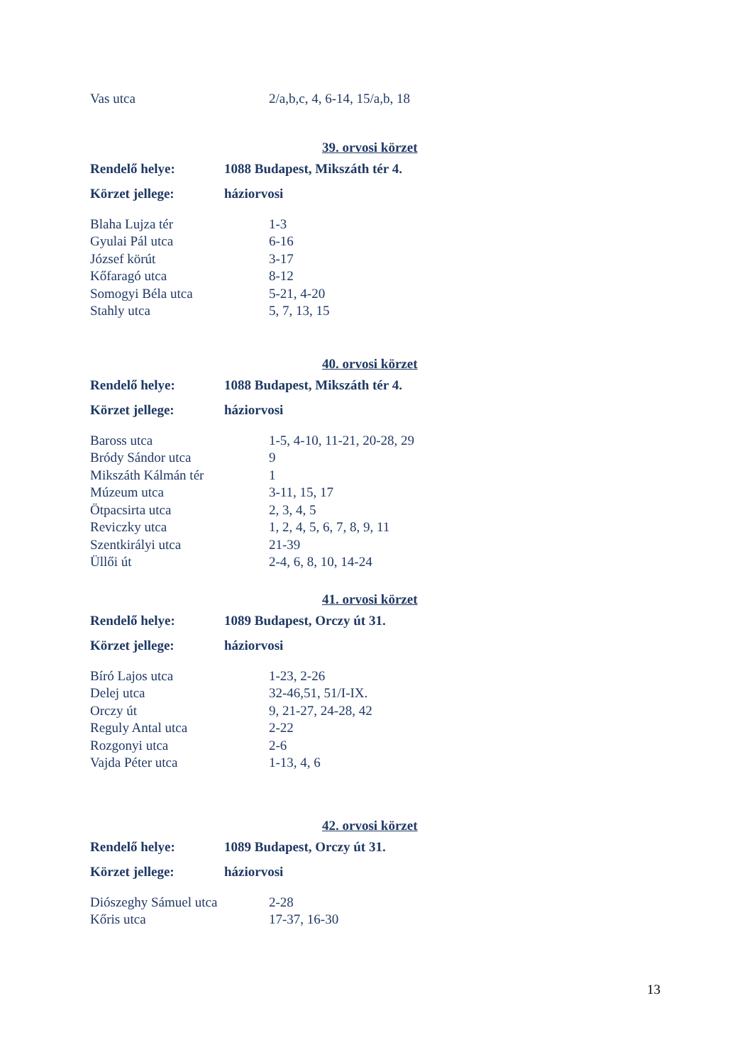| Vas utca | 2/a,b,c, 4, 6-14, 15/a,b, 18 |
39. orvosi körzet
| Rendelő helye: | 1088 Budapest, Mikszáth tér 4. |
| Körzet jellege: | háziorvosi |
| Blaha Lujza tér | 1-3 |
| Gyulai Pál utca | 6-16 |
| József körút | 3-17 |
| Kőfaragó utca | 8-12 |
| Somogyi Béla utca | 5-21, 4-20 |
| Stahly utca | 5, 7, 13, 15 |
40. orvosi körzet
| Rendelő helye: | 1088 Budapest, Mikszáth tér 4. |
| Körzet jellege: | háziorvosi |
| Baross utca | 1-5, 4-10, 11-21, 20-28, 29 |
| Bródy Sándor utca | 9 |
| Mikszáth Kálmán tér | 1 |
| Múzeum utca | 3-11, 15, 17 |
| Ötpacsirta utca | 2, 3, 4, 5 |
| Reviczky utca | 1, 2, 4, 5, 6, 7, 8, 9, 11 |
| Szentkirályi utca | 21-39 |
| Üllői út | 2-4, 6, 8, 10, 14-24 |
41. orvosi körzet
| Rendelő helye: | 1089 Budapest, Orczy út 31. |
| Körzet jellege: | háziorvosi |
| Bíró Lajos utca | 1-23, 2-26 |
| Delej utca | 32-46,51, 51/I-IX. |
| Orczy út | 9, 21-27, 24-28, 42 |
| Reguly Antal utca | 2-22 |
| Rozgonyi utca | 2-6 |
| Vajda Péter utca | 1-13, 4, 6 |
42. orvosi körzet
| Rendelő helye: | 1089 Budapest, Orczy út 31. |
| Körzet jellege: | háziorvosi |
| Diószeghy Sámuel utca | 2-28 |
| Kőris utca | 17-37, 16-30 |
13